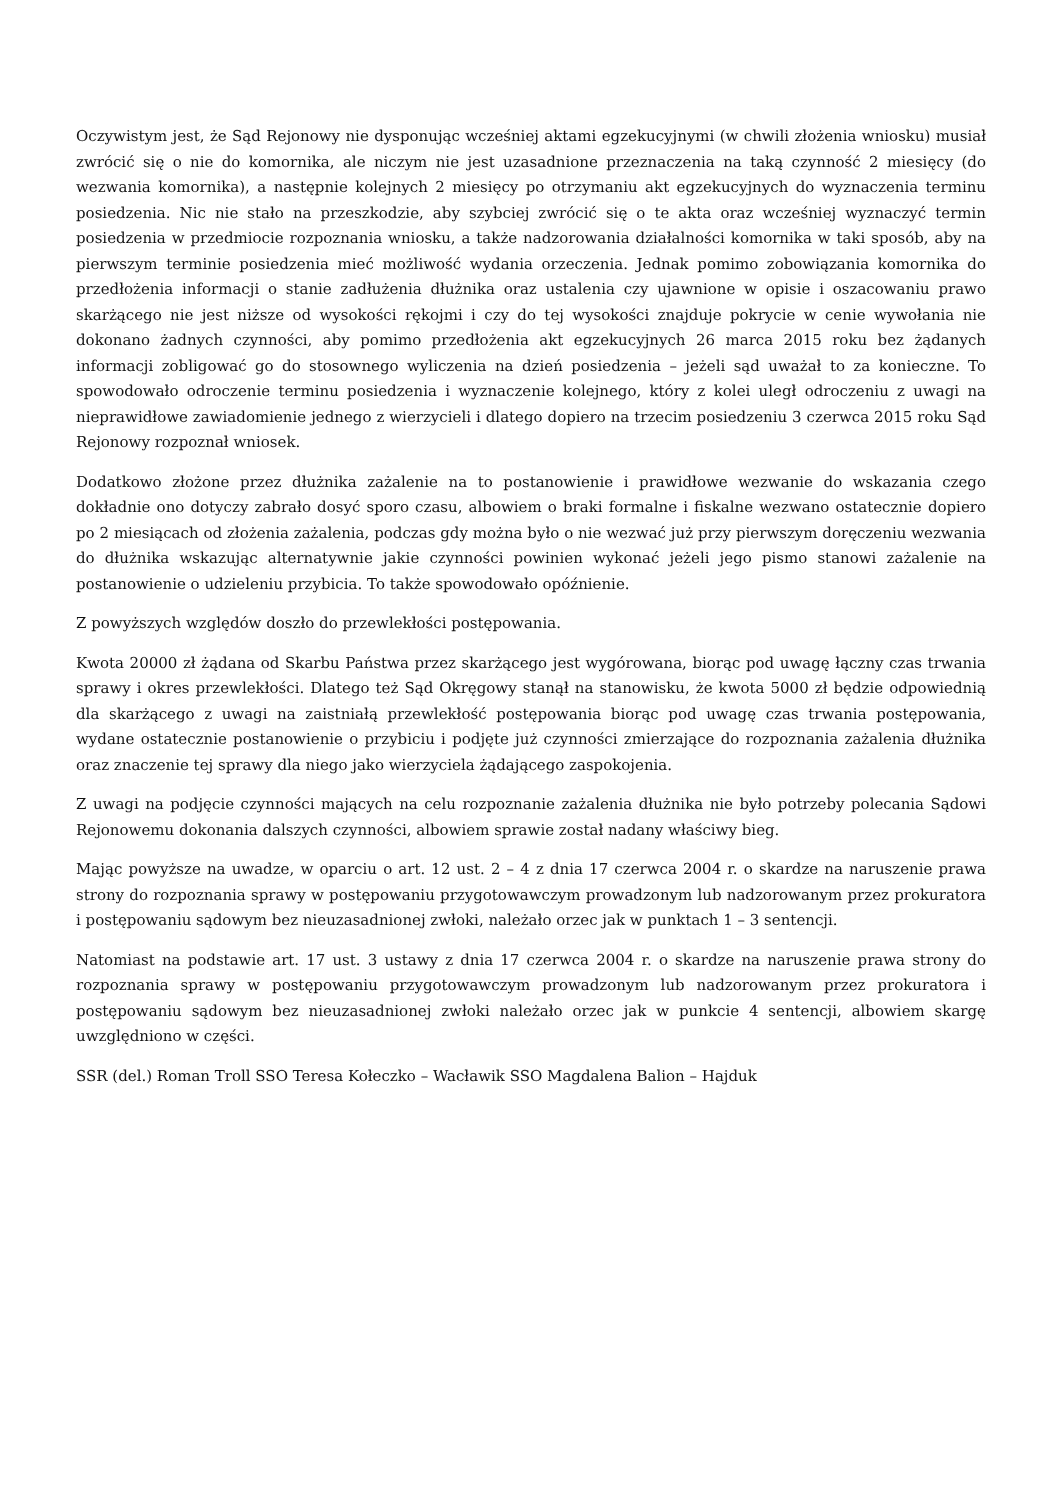Oczywistym jest, że Sąd Rejonowy nie dysponując wcześniej aktami egzekucyjnymi (w chwili złożenia wniosku) musiał zwrócić się o nie do komornika, ale niczym nie jest uzasadnione przeznaczenia na taką czynność 2 miesięcy (do wezwania komornika), a następnie kolejnych 2 miesięcy po otrzymaniu akt egzekucyjnych do wyznaczenia terminu posiedzenia. Nic nie stało na przeszkodzie, aby szybciej zwrócić się o te akta oraz wcześniej wyznaczyć termin posiedzenia w przedmiocie rozpoznania wniosku, a także nadzorowania działalności komornika w taki sposób, aby na pierwszym terminie posiedzenia mieć możliwość wydania orzeczenia. Jednak pomimo zobowiązania komornika do przedłożenia informacji o stanie zadłużenia dłużnika oraz ustalenia czy ujawnione w opisie i oszacowaniu prawo skarżącego nie jest niższe od wysokości rękojmi i czy do tej wysokości znajduje pokrycie w cenie wywołania nie dokonano żadnych czynności, aby pomimo przedłożenia akt egzekucyjnych 26 marca 2015 roku bez żądanych informacji zobligować go do stosownego wyliczenia na dzień posiedzenia – jeżeli sąd uważał to za konieczne. To spowodowało odroczenie terminu posiedzenia i wyznaczenie kolejnego, który z kolei uległ odroczeniu z uwagi na nieprawidłowe zawiadomienie jednego z wierzycieli i dlatego dopiero na trzecim posiedzeniu 3 czerwca 2015 roku Sąd Rejonowy rozpoznał wniosek.
Dodatkowo złożone przez dłużnika zażalenie na to postanowienie i prawidłowe wezwanie do wskazania czego dokładnie ono dotyczy zabrało dosyć sporo czasu, albowiem o braki formalne i fiskalne wezwano ostatecznie dopiero po 2 miesiącach od złożenia zażalenia, podczas gdy można było o nie wezwać już przy pierwszym doręczeniu wezwania do dłużnika wskazując alternatywnie jakie czynności powinien wykonać jeżeli jego pismo stanowi zażalenie na postanowienie o udzieleniu przybicia. To także spowodowało opóźnienie.
Z powyższych względów doszło do przewlekłości postępowania.
Kwota 20000 zł żądana od Skarbu Państwa przez skarżącego jest wygórowana, biorąc pod uwagę łączny czas trwania sprawy i okres przewlekłości. Dlatego też Sąd Okręgowy stanął na stanowisku, że kwota 5000 zł będzie odpowiednią dla skarżącego z uwagi na zaistniałą przewlekłość postępowania biorąc pod uwagę czas trwania postępowania, wydane ostatecznie postanowienie o przybiciu i podjęte już czynności zmierzające do rozpoznania zażalenia dłużnika oraz znaczenie tej sprawy dla niego jako wierzyciela żądającego zaspokojenia.
Z uwagi na podjęcie czynności mających na celu rozpoznanie zażalenia dłużnika nie było potrzeby polecania Sądowi Rejonowemu dokonania dalszych czynności, albowiem sprawie został nadany właściwy bieg.
Mając powyższe na uwadze, w oparciu o art. 12 ust. 2 – 4 z dnia 17 czerwca 2004 r. o skardze na naruszenie prawa strony do rozpoznania sprawy w postępowaniu przygotowawczym prowadzonym lub nadzorowanym przez prokuratora i postępowaniu sądowym bez nieuzasadnionej zwłoki, należało orzec jak w punktach 1 – 3 sentencji.
Natomiast na podstawie art. 17 ust. 3 ustawy z dnia 17 czerwca 2004 r. o skardze na naruszenie prawa strony do rozpoznania sprawy w postępowaniu przygotowawczym prowadzonym lub nadzorowanym przez prokuratora i postępowaniu sądowym bez nieuzasadnionej zwłoki należało orzec jak w punkcie 4 sentencji, albowiem skargę uwzględniono w części.
SSR (del.) Roman Troll SSO Teresa Kołeczko – Wacławik SSO Magdalena Balion – Hajduk